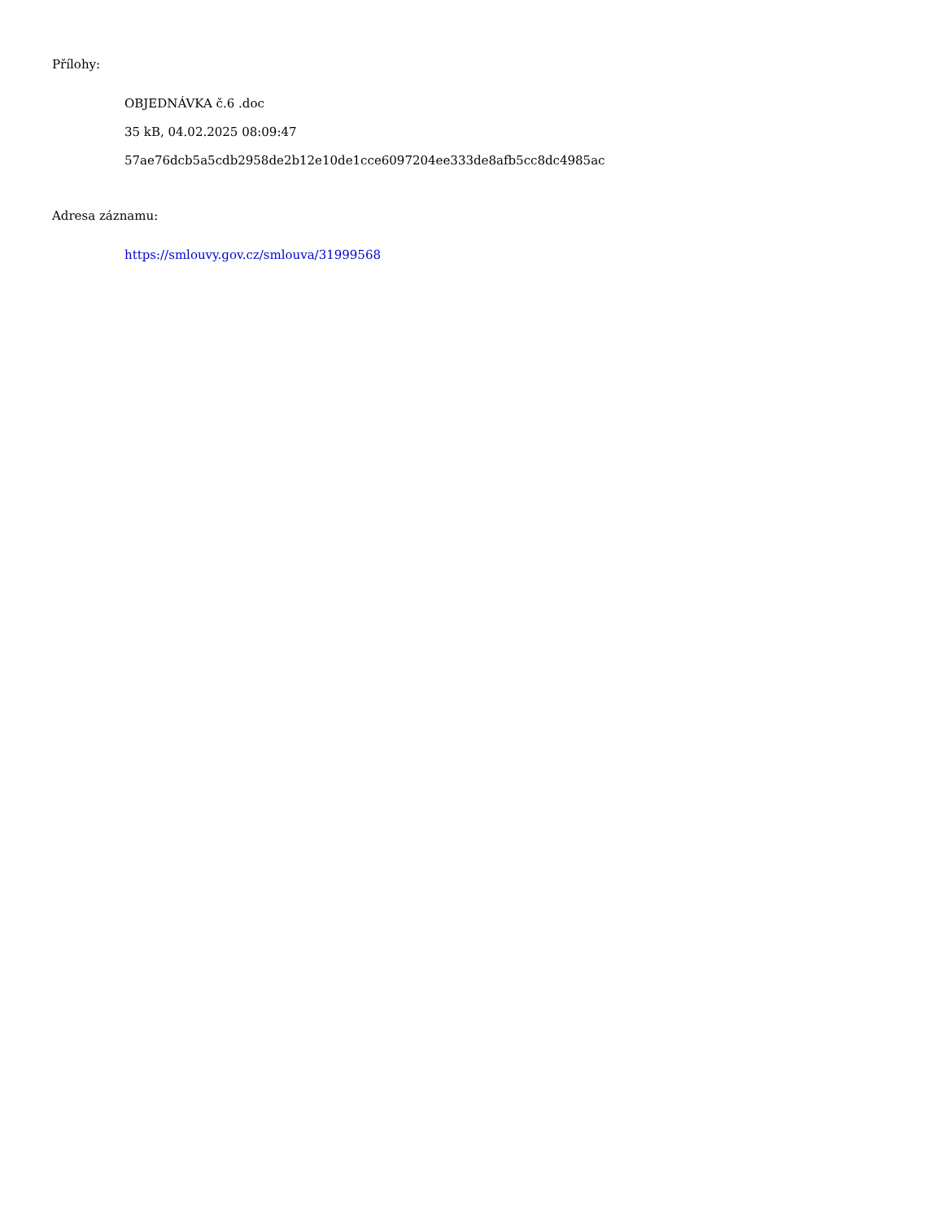Přílohy:
OBJEDNÁVKA č.6 .doc
35 kB, 04.02.2025 08:09:47
57ae76dcb5a5cdb2958de2b12e10de1cce6097204ee333de8afb5cc8dc4985ac
Adresa záznamu:
https://smlouvy.gov.cz/smlouva/31999568